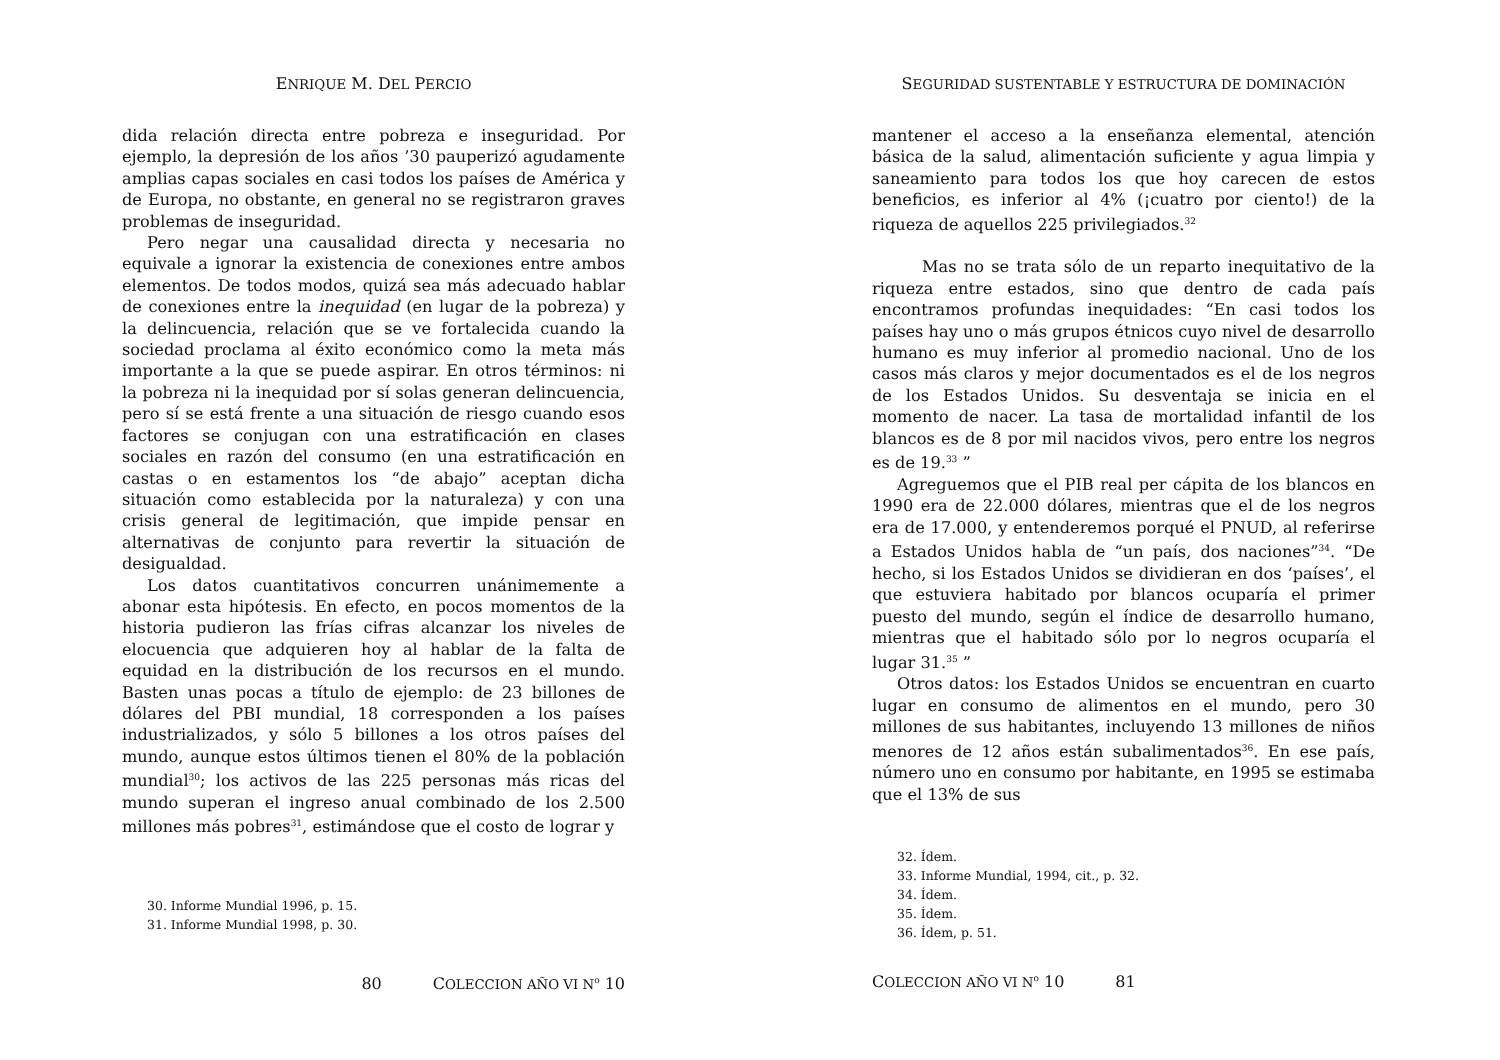ENRIQUE M. DEL PERCIO
dida relación directa entre pobreza e inseguridad. Por ejemplo, la depresión de los años ’30 pauperizó agudamente amplias capas sociales en casi todos los países de América y de Europa, no obstante, en general no se registraron graves problemas de inseguridad.
Pero negar una causalidad directa y necesaria no equivale a ignorar la existencia de conexiones entre ambos elementos. De todos modos, quizá sea más adecuado hablar de conexiones entre la inequidad (en lugar de la pobreza) y la delincuencia, relación que se ve fortalecida cuando la sociedad proclama al éxito económico como la meta más importante a la que se puede aspirar. En otros términos: ni la pobreza ni la inequidad por sí solas generan delincuencia, pero sí se está frente a una situación de riesgo cuando esos factores se conjugan con una estratificación en clases sociales en razón del consumo (en una estratificación en castas o en estamentos los “de abajo” aceptan dicha situación como establecida por la naturaleza) y con una crisis general de legitimación, que impide pensar en alternativas de conjunto para revertir la situación de desigualdad.
Los datos cuantitativos concurren unánimemente a abonar esta hipótesis. En efecto, en pocos momentos de la historia pudieron las frías cifras alcanzar los niveles de elocuencia que adquieren hoy al hablar de la falta de equidad en la distribución de los recursos en el mundo. Basten unas pocas a título de ejemplo: de 23 billones de dólares del PBI mundial, 18 corresponden a los países industrializados, y sólo 5 billones a los otros países del mundo, aunque estos últimos tienen el 80% de la población mundial<sup>30</sup>; los activos de las 225 personas más ricas del mundo superan el ingreso anual combinado de los 2.500 millones más pobres<sup>31</sup>, estimándose que el costo de lograr y
30. Informe Mundial 1996, p. 15.
31. Informe Mundial 1998, p. 30.
80 COLECCION AÑO VI N<sup>o</sup> 10
SEGURIDAD SUSTENTABLE Y ESTRUCTURA DE DOMINACIÓN
mantener el acceso a la enseñanza elemental, atención básica de la salud, alimentación suficiente y agua limpia y saneamiento para todos los que hoy carecen de estos beneficios, es inferior al 4% (¡cuatro por ciento!) de la riqueza de aquellos 225 privilegiados.<sup>32</sup>
Mas no se trata sólo de un reparto inequitativo de la riqueza entre estados, sino que dentro de cada país encontramos profundas inequidades: “En casi todos los países hay uno o más grupos étnicos cuyo nivel de desarrollo humano es muy inferior al promedio nacional. Uno de los casos más claros y mejor documentados es el de los negros de los Estados Unidos. Su desventaja se inicia en el momento de nacer. La tasa de mortalidad infantil de los blancos es de 8 por mil nacidos vivos, pero entre los negros es de 19.<sup>33</sup> ”
Agreguemos que el PIB real per cápita de los blancos en 1990 era de 22.000 dólares, mientras que el de los negros era de 17.000, y entenderemos porqué el PNUD, al referirse a Estados Unidos habla de “un país, dos naciones”<sup>34</sup>. “De hecho, si los Estados Unidos se dividieran en dos ‘países’, el que estuviera habitado por blancos ocuparía el primer puesto del mundo, según el índice de desarrollo humano, mientras que el habitado sólo por lo negros ocuparía el lugar 31.<sup>35</sup> ”
Otros datos: los Estados Unidos se encuentran en cuarto lugar en consumo de alimentos en el mundo, pero 30 millones de sus habitantes, incluyendo 13 millones de niños menores de 12 años están subalimentados<sup>36</sup>. En ese país, número uno en consumo por habitante, en 1995 se estimaba que el 13% de sus
32. Ídem.
33. Informe Mundial, 1994, cit., p. 32.
34. Ídem.
35. Ídem.
36. Ídem, p. 51.
COLECCION AÑO VI N<sup>o</sup> 10 81